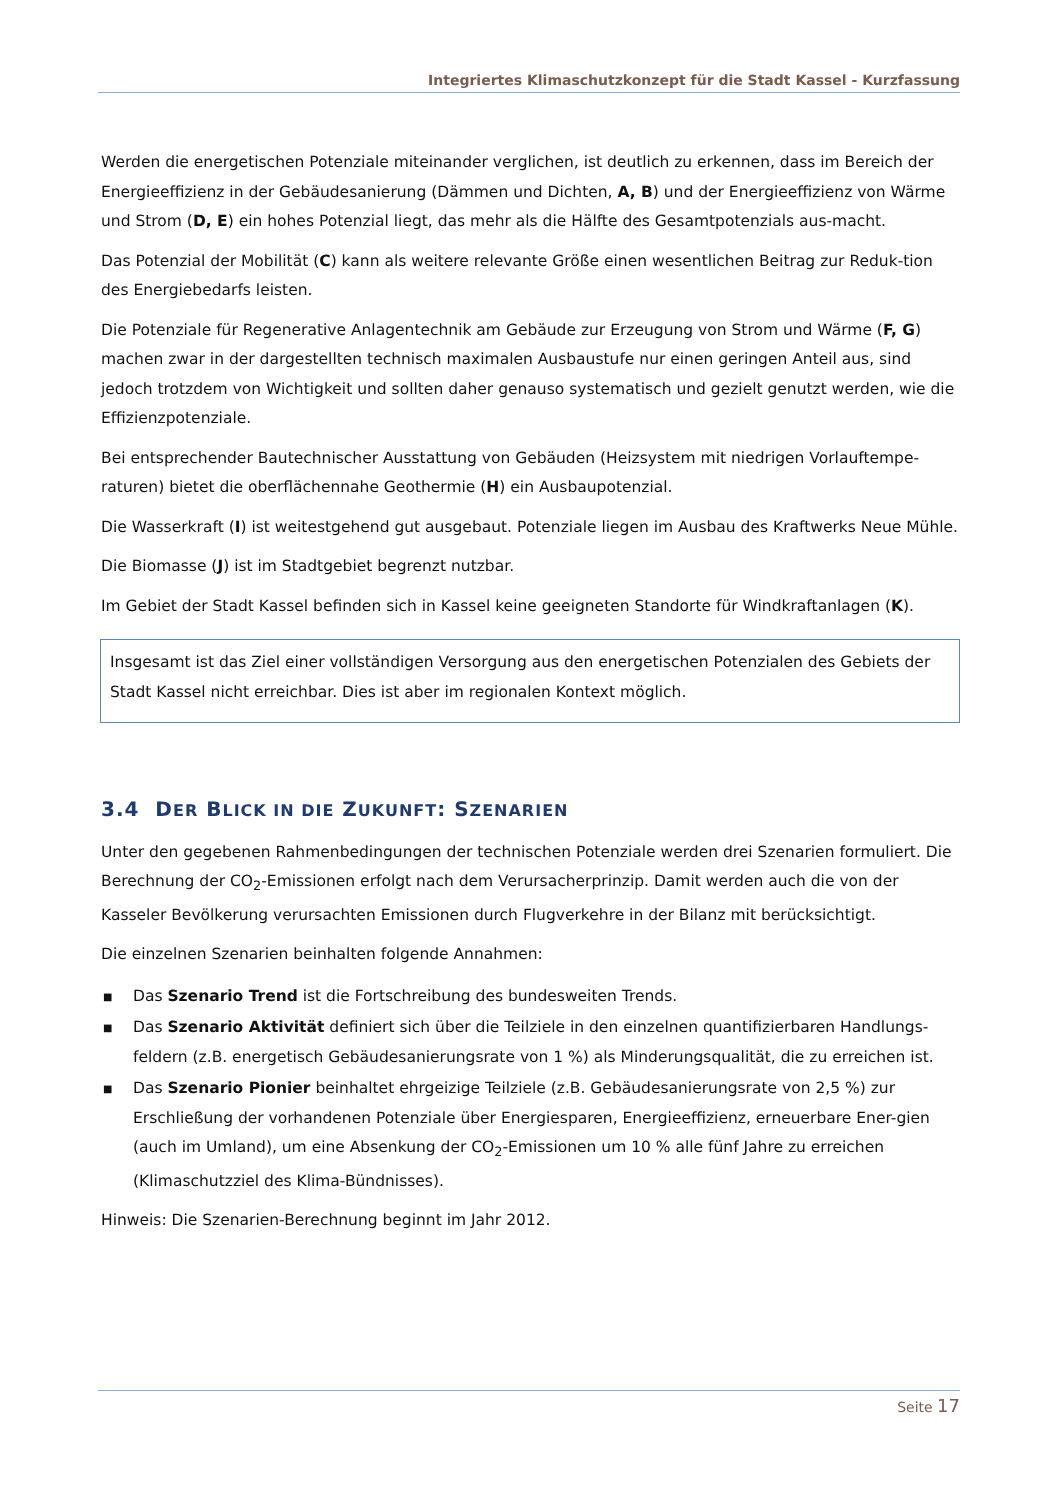Integriertes Klimaschutzkonzept für die Stadt Kassel - Kurzfassung
Werden die energetischen Potenziale miteinander verglichen, ist deutlich zu erkennen, dass im Bereich der Energieeffizienz in der Gebäudesanierung (Dämmen und Dichten, A, B) und der Energieeffizienz von Wärme und Strom (D, E) ein hohes Potenzial liegt, das mehr als die Hälfte des Gesamtpotenzials aus-macht.
Das Potenzial der Mobilität (C) kann als weitere relevante Größe einen wesentlichen Beitrag zur Reduk-tion des Energiebedarfs leisten.
Die Potenziale für Regenerative Anlagentechnik am Gebäude zur Erzeugung von Strom und Wärme (F, G) machen zwar in der dargestellten technisch maximalen Ausbaustufe nur einen geringen Anteil aus, sind jedoch trotzdem von Wichtigkeit und sollten daher genauso systematisch und gezielt genutzt werden, wie die Effizienzpotenziale.
Bei entsprechender Bautechnischer Ausstattung von Gebäuden (Heizsystem mit niedrigen Vorlauftempe-raturen) bietet die oberflächennahe Geothermie (H) ein Ausbaupotenzial.
Die Wasserkraft (I) ist weitestgehend gut ausgebaut. Potenziale liegen im Ausbau des Kraftwerks Neue Mühle.
Die Biomasse (J) ist im Stadtgebiet begrenzt nutzbar.
Im Gebiet der Stadt Kassel befinden sich in Kassel keine geeigneten Standorte für Windkraftanlagen (K).
Insgesamt ist das Ziel einer vollständigen Versorgung aus den energetischen Potenzialen des Gebiets der Stadt Kassel nicht erreichbar. Dies ist aber im regionalen Kontext möglich.
3.4 DER BLICK IN DIE ZUKUNFT: SZENARIEN
Unter den gegebenen Rahmenbedingungen der technischen Potenziale werden drei Szenarien formuliert. Die Berechnung der CO<sub>2</sub>-Emissionen erfolgt nach dem Verursacherprinzip. Damit werden auch die von der Kasseler Bevölkerung verursachten Emissionen durch Flugverkehre in der Bilanz mit berücksichtigt.
Die einzelnen Szenarien beinhalten folgende Annahmen:
■ Das Szenario Trend ist die Fortschreibung des bundesweiten Trends.
■ Das Szenario Aktivität definiert sich über die Teilziele in den einzelnen quantifizierbaren Handlungs-feldern (z.B. energetisch Gebäudesanierungsrate von 1 %) als Minderungsqualität, die zu erreichen ist.
■ Das Szenario Pionier beinhaltet ehrgeizige Teilziele (z.B. Gebäudesanierungsrate von 2,5 %) zur Erschließung der vorhandenen Potenziale über Energiesparen, Energieeffizienz, erneuerbare Ener-gien (auch im Umland), um eine Absenkung der CO<sub>2</sub>-Emissionen um 10 % alle fünf Jahre zu erreichen (Klimaschutzziel des Klima-Bündnisses).
Hinweis: Die Szenarien-Berechnung beginnt im Jahr 2012.
Seite 17